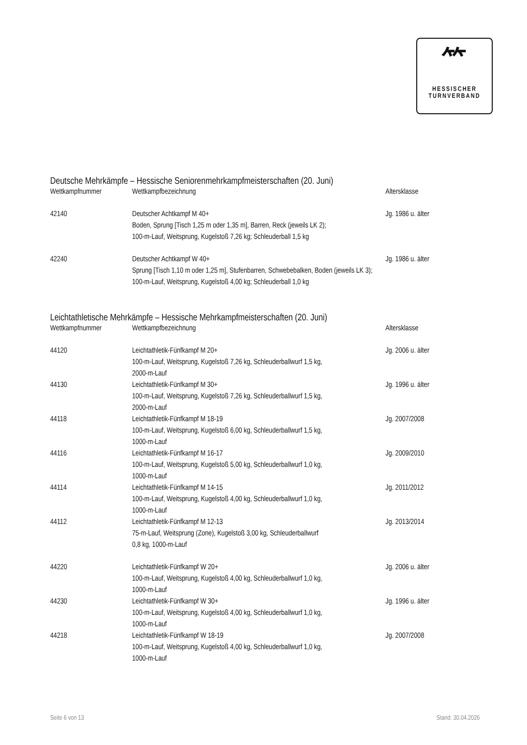⺮
HESSISCHER
TURNVERBAND
Deutsche Mehrkämpfe – Hessische Seniorenmehrkampfmeisterschaften (20. Juni)
| Wettkampfnummer | Wettkampfbezeichnung | Altersklasse |
| --- | --- | --- |
| 42140 | Deutscher Achtkampf M 40+ Boden, Sprung [Tisch 1,25 m oder 1,35 m], Barren, Reck (jeweils LK 2); 100-m-Lauf, Weitsprung, Kugelstoß 7,26 kg; Schleuderball 1,5 kg | Jg. 1986 u. älter |
| 42240 | Deutscher Achtkampf W 40+ Sprung [Tisch 1,10 m oder 1,25 m], Stufenbarren, Schwebebalken, Boden (jeweils LK 3); 100-m-Lauf, Weitsprung, Kugelstoß 4,00 kg; Schleuderball 1,0 kg | Jg. 1986 u. älter |
Leichtathletische Mehrkämpfe – Hessische Mehrkampfmeisterschaften (20. Juni)
| Wettkampfnummer | Wettkampfbezeichnung | Altersklasse |
| --- | --- | --- |
| 44120 | Leichtathletik-Fünfkampf M 20+ 100-m-Lauf, Weitsprung, Kugelstoß 7,26 kg, Schleuderballwurf 1,5 kg, 2000-m-Lauf | Jg. 2006 u. älter |
| 44130 | Leichtathletik-Fünfkampf M 30+ 100-m-Lauf, Weitsprung, Kugelstoß 7,26 kg, Schleuderballwurf 1,5 kg, 2000-m-Lauf | Jg. 1996 u. älter |
| 44118 | Leichtathletik-Fünfkampf M 18-19 100-m-Lauf, Weitsprung, Kugelstoß 6,00 kg, Schleuderballwurf 1,5 kg, 1000-m-Lauf | Jg. 2007/2008 |
| 44116 | Leichtathletik-Fünfkampf M 16-17 100-m-Lauf, Weitsprung, Kugelstoß 5,00 kg, Schleuderballwurf 1,0 kg, 1000-m-Lauf | Jg. 2009/2010 |
| 44114 | Leichtathletik-Fünfkampf M 14-15 100-m-Lauf, Weitsprung, Kugelstoß 4,00 kg, Schleuderballwurf 1,0 kg, 1000-m-Lauf | Jg. 2011/2012 |
| 44112 | Leichtathletik-Fünfkampf M 12-13 75-m-Lauf, Weitsprung (Zone), Kugelstoß 3,00 kg, Schleuderballwurf 0,8 kg, 1000-m-Lauf | Jg. 2013/2014 |
| 44220 | Leichtathletik-Fünfkampf W 20+ 100-m-Lauf, Weitsprung, Kugelstoß 4,00 kg, Schleuderballwurf 1,0 kg, 1000-m-Lauf | Jg. 2006 u. älter |
| 44230 | Leichtathletik-Fünfkampf W 30+ 100-m-Lauf, Weitsprung, Kugelstoß 4,00 kg, Schleuderballwurf 1,0 kg, 1000-m-Lauf | Jg. 1996 u. älter |
| 44218 | Leichtathletik-Fünfkampf W 18-19 100-m-Lauf, Weitsprung, Kugelstoß 4,00 kg, Schleuderballwurf 1,0 kg, 1000-m-Lauf | Jg. 2007/2008 |
Seite 6 von 13 Stand: 30.04.2026